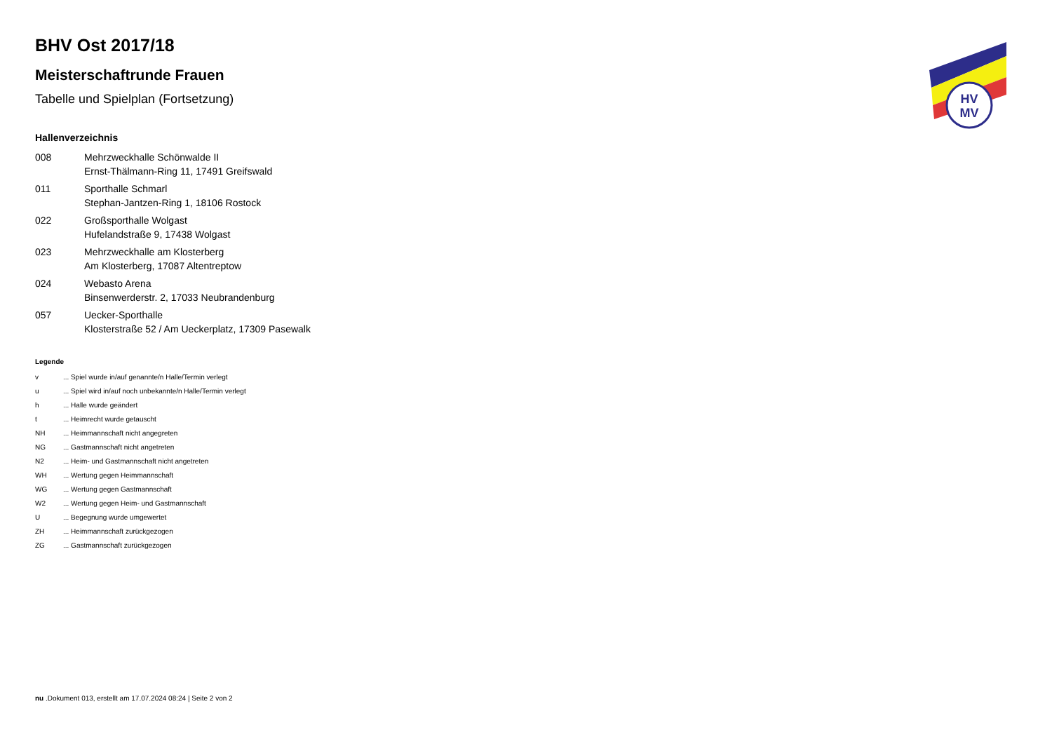BHV Ost 2017/18
Meisterschaftrunde Frauen
Tabelle und Spielplan (Fortsetzung)
Hallenverzeichnis
| 008 | Mehrzweckhalle Schönwalde II Ernst-Thälmann-Ring 11, 17491 Greifswald |
| 011 | Sporthalle Schmarl Stephan-Jantzen-Ring 1, 18106 Rostock |
| 022 | Großsporthalle Wolgast Hufelandstraße 9, 17438 Wolgast |
| 023 | Mehrzweckhalle am Klosterberg Am Klosterberg, 17087 Altentreptow |
| 024 | Webasto Arena Binsenwerderstr. 2, 17033 Neubrandenburg |
| 057 | Uecker-Sporthalle Klosterstraße 52 / Am Ueckerplatz, 17309 Pasewalk |
Legende
| v | ... Spiel wurde in/auf genannte/n Halle/Termin verlegt |
| u | ... Spiel wird in/auf noch unbekannte/n Halle/Termin verlegt |
| h | ... Halle wurde geändert |
| t | ... Heimrecht wurde getauscht |
| NH | ... Heimmannschaft nicht angegreten |
| NG | ... Gastmannschaft nicht angetreten |
| N2 | ... Heim- und Gastmannschaft nicht angetreten |
| WH | ... Wertung gegen Heimmannschaft |
| WG | ... Wertung gegen Gastmannschaft |
| W2 | ... Wertung gegen Heim- und Gastmannschaft |
| U | ... Begegnung wurde umgewertet |
| ZH | ... Heimmannschaft zurückgezogen |
| ZG | ... Gastmannschaft zurückgezogen |
HV
MV
nu .Dokument 013, erstellt am 17.07.2024 08:24 | Seite 2 von 2